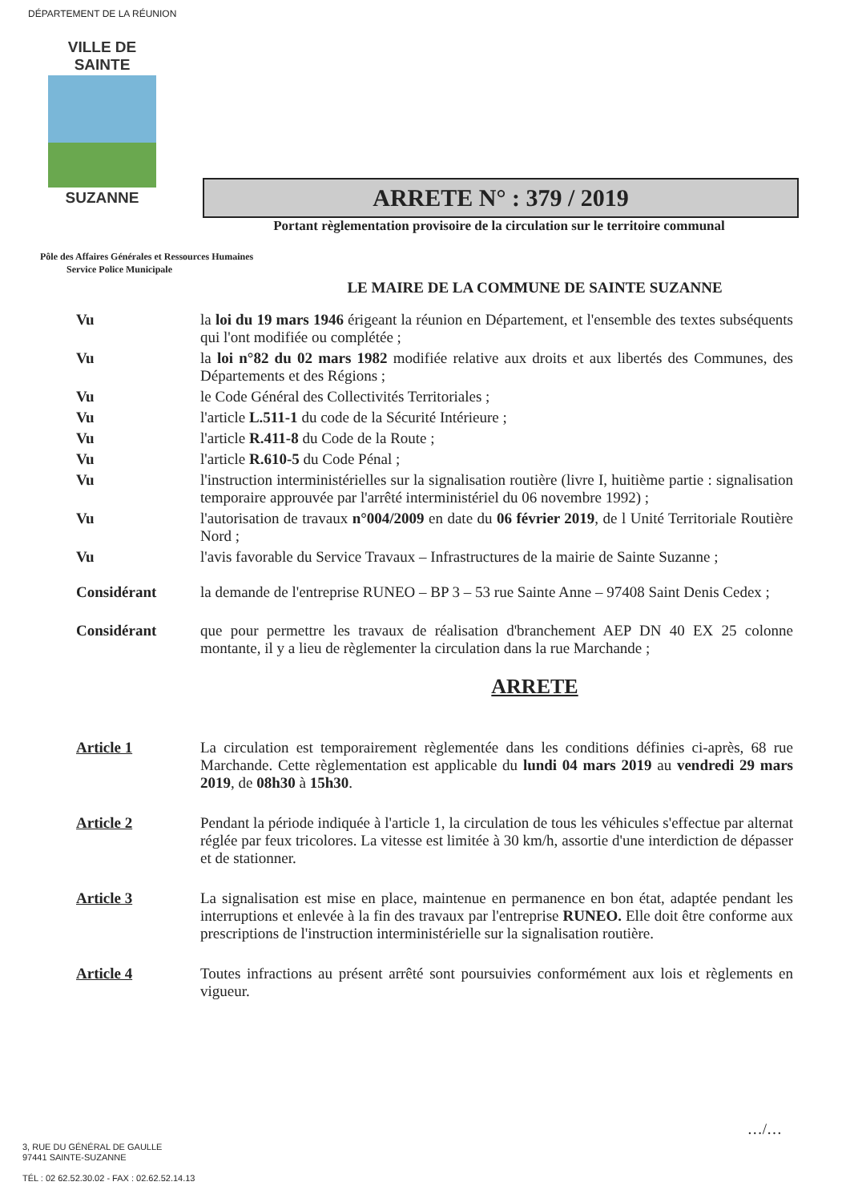DÉPARTEMENT DE LA RÉUNION
VILLE DE
SAINTE
SUZANNE
ARRETE N° : 379 / 2019
Portant règlementation provisoire de la circulation sur le territoire communal
Pôle des Affaires Générales et Ressources Humaines
Service Police Municipale
LE MAIRE DE LA COMMUNE DE SAINTE SUZANNE
Vu
la loi du 19 mars 1946 érigeant la réunion en Département, et l'ensemble des textes subséquents qui l'ont modifiée ou complétée ;
Vu
la loi n°82 du 02 mars 1982 modifiée relative aux droits et aux libertés des Communes, des Départements et des Régions ;
Vu
le Code Général des Collectivités Territoriales ;
Vu
l'article L.511-1 du code de la Sécurité Intérieure ;
Vu
l'article R.411-8 du Code de la Route ;
Vu
l'article R.610-5 du Code Pénal ;
Vu
l'instruction interministérielles sur la signalisation routière (livre I, huitième partie : signalisation temporaire approuvée par l'arrêté interministériel du 06 novembre 1992) ;
Vu
l'autorisation de travaux n°004/2009 en date du 06 février 2019, de l Unité Territoriale Routière Nord ;
Vu
l'avis favorable du Service Travaux – Infrastructures de la mairie de Sainte Suzanne ;
Considérant
la demande de l'entreprise RUNEO – BP 3 – 53 rue Sainte Anne – 97408 Saint Denis Cedex ;
Considérant
que pour permettre les travaux de réalisation d'branchement AEP DN 40 EX 25 colonne montante, il y a lieu de règlementer la circulation dans la rue Marchande ;
ARRETE
Article 1
La circulation est temporairement règlementée dans les conditions définies ci-après, 68 rue Marchande. Cette règlementation est applicable du lundi 04 mars 2019 au vendredi 29 mars 2019, de 08h30 à 15h30.
Article 2
Pendant la période indiquée à l'article 1, la circulation de tous les véhicules s'effectue par alternat réglée par feux tricolores. La vitesse est limitée à 30 km/h, assortie d'une interdiction de dépasser et de stationner.
Article 3
La signalisation est mise en place, maintenue en permanence en bon état, adaptée pendant les interruptions et enlevée à la fin des travaux par l'entreprise RUNEO. Elle doit être conforme aux prescriptions de l'instruction interministérielle sur la signalisation routière.
Article 4
Toutes infractions au présent arrêté sont poursuivies conformément aux lois et règlements en vigueur.
…/…
3, RUE DU GÉNÉRAL DE GAULLE
97441 SAINTE-SUZANNE
TÉL : 02 62.52.30.02 - FAX : 02.62.52.14.13